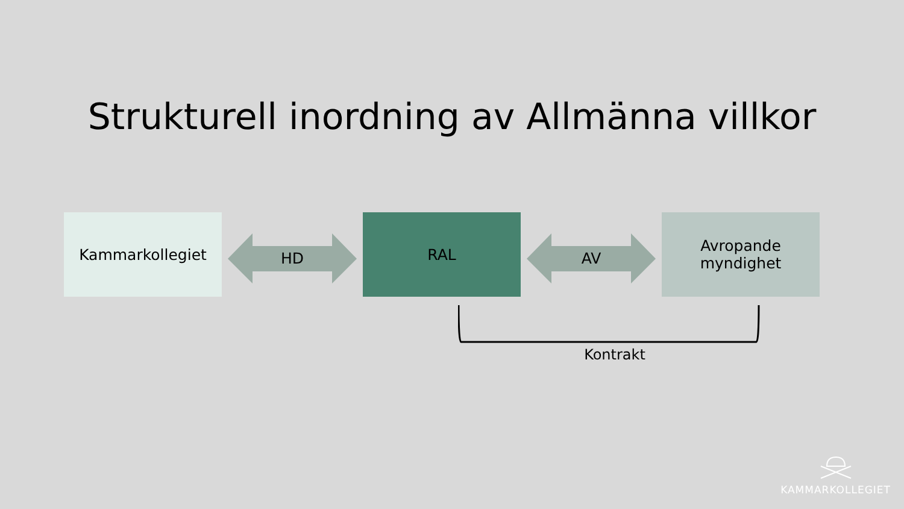Strukturell inordning av Allmänna villkor
Kammarkollegiet
HD
RAL
AV
Avropande
myndighet
Kontrakt
KAMMARKOLLEGIET